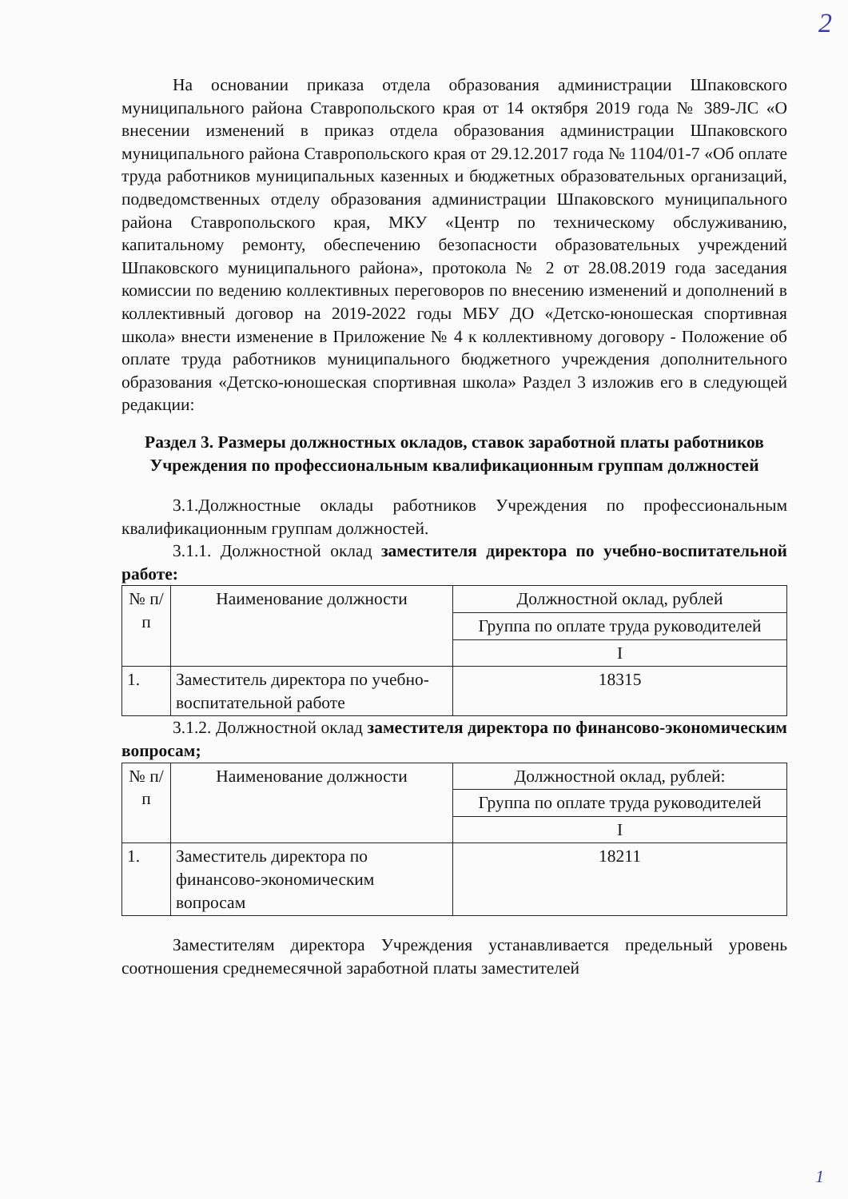2
На основании приказа отдела образования администрации Шпаковского муниципального района Ставропольского края от 14 октября 2019 года № 389-ЛС «О внесении изменений в приказ отдела образования администрации Шпаковского муниципального района Ставропольского края от 29.12.2017 года № 1104/01-7 «Об оплате труда работников муниципальных казенных и бюджетных образовательных организаций, подведомственных отделу образования администрации Шпаковского муниципального района Ставропольского края, МКУ «Центр по техническому обслуживанию, капитальному ремонту, обеспечению безопасности образовательных учреждений Шпаковского муниципального района», протокола № 2 от 28.08.2019 года заседания комиссии по ведению коллективных переговоров по внесению изменений и дополнений в коллективный договор на 2019-2022 годы МБУ ДО «Детско-юношеская спортивная школа» внести изменение в Приложение № 4 к коллективному договору - Положение об оплате труда работников муниципального бюджетного учреждения дополнительного образования «Детско-юношеская спортивная школа» Раздел 3 изложив его в следующей редакции:
Раздел 3. Размеры должностных окладов, ставок заработной платы работников Учреждения по профессиональным квалификационным группам должностей
3.1.Должностные оклады работников Учреждения по профессиональным квалификационным группам должностей.
3.1.1. Должностной оклад заместителя директора по учебно-воспитательной работе:
| № п/п | Наименование должности | Должностной оклад, рублей |
| | | Группа по оплате труда руководителей |
| | | I |
| 1. | Заместитель директора по учебно-воспитательной работе | 18315 |
3.1.2. Должностной оклад заместителя директора по финансово-экономическим вопросам;
| № п/п | Наименование должности | Должностной оклад, рублей: |
| | | Группа по оплате труда руководителей |
| | | I |
| 1. | Заместитель директора по финансово-экономическим вопросам | 18211 |
Заместителям директора Учреждения устанавливается предельный уровень соотношения среднемесячной заработной платы заместителей
1